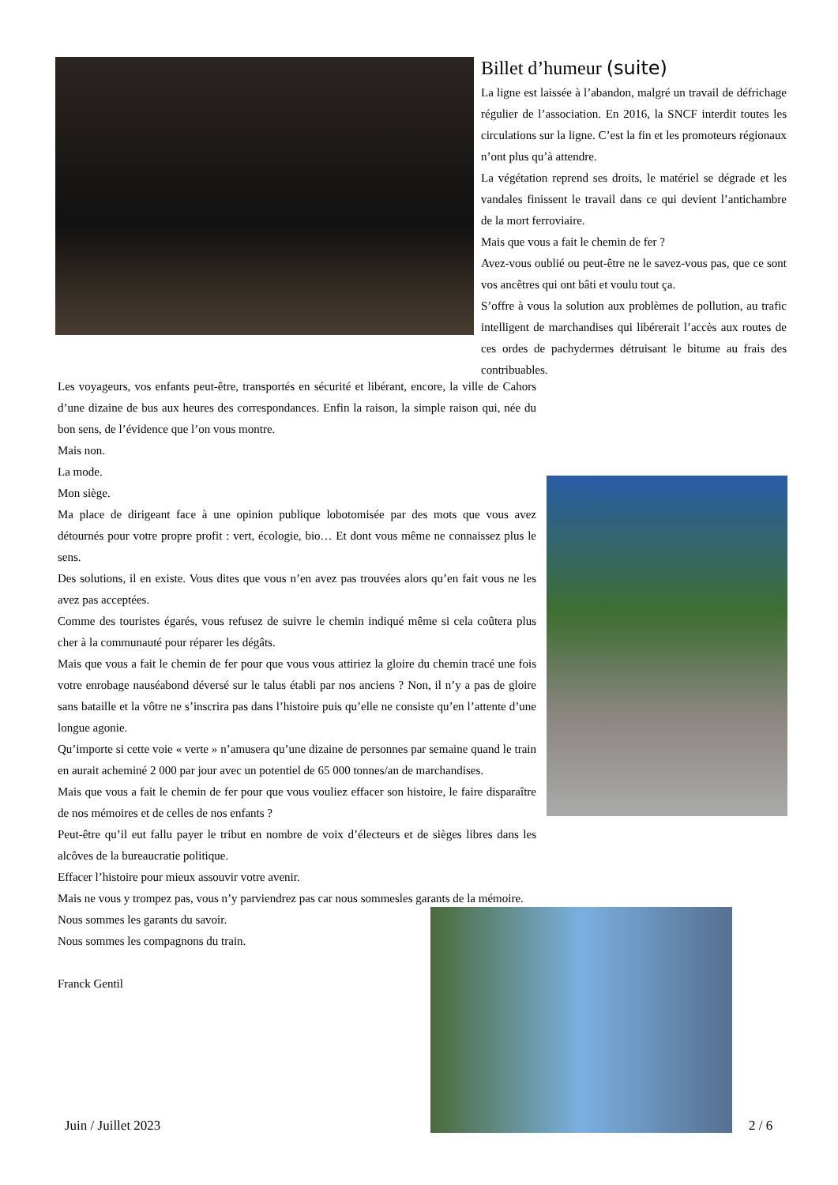Billet d’humeur (suite)
La ligne est laissée à l’abandon, malgré un travail de défrichage régulier de l’association. En 2016, la SNCF interdit toutes les circulations sur la ligne. C’est la fin et les promoteurs régionaux n’ont plus qu’à attendre.
La végétation reprend ses droits, le matériel se dégrade et les vandales finissent le travail dans ce qui devient l’antichambre de la mort ferroviaire.
Mais que vous a fait le chemin de fer ?
Avez-vous oublié ou peut-être ne le savez-vous pas, que ce sont vos ancêtres qui ont bâti et voulu tout ça.
S’offre à vous la solution aux problèmes de pollution, au trafic intelligent de marchandises qui libérerait l’accès aux routes de ces ordes de pachydermes détruisant le bitume au frais des contribuables.
Les voyageurs, vos enfants peut-être, transportés en sécurité et libérant, encore, la ville de Cahors d’une dizaine de bus aux heures des correspondances. Enfin la raison, la simple raison qui, née du bon sens, de l’évidence que l’on vous montre.
Mais non.
La mode.
Mon siège.
Ma place de dirigeant face à une opinion publique lobotomisée par des mots que vous avez détournés pour votre propre profit : vert, écologie, bio… Et dont vous même ne connaissez plus le sens.
Des solutions, il en existe. Vous dites que vous n’en avez pas trouvées alors qu’en fait vous ne les avez pas acceptées.
Comme des touristes égarés, vous refusez de suivre le chemin indiqué même si cela coûtera plus cher à la communauté pour réparer les dégâts.
Mais que vous a fait le chemin de fer pour que vous vous attiriez la gloire du chemin tracé une fois votre enrobage nauséabond déversé sur le talus établi par nos anciens ? Non, il n’y a pas de gloire sans bataille et la vôtre ne s’inscrira pas dans l’histoire puis qu’elle ne consiste qu’en l’attente d’une longue agonie.
Qu’importe si cette voie « verte » n’amusera qu’une dizaine de personnes par semaine quand le train en aurait acheminé 2 000 par jour avec un potentiel de 65 000 tonnes/an de marchandises.
Mais que vous a fait le chemin de fer pour que vous vouliez effacer son histoire, le faire disparaître de nos mémoires et de celles de nos enfants ?
Peut-être qu’il eut fallu payer le tribut en nombre de voix d’électeurs et de sièges libres dans les alcôves de la bureaucratie politique.
Effacer l’histoire pour mieux assouvir votre avenir.
Mais ne vous y trompez pas, vous n’y parviendrez pas car nous sommesles garants de la mémoire.
Nous sommes les garants du savoir.
Nous sommes les compagnons du train.
Franck Gentil
Juin / Juillet 2023 2 / 6